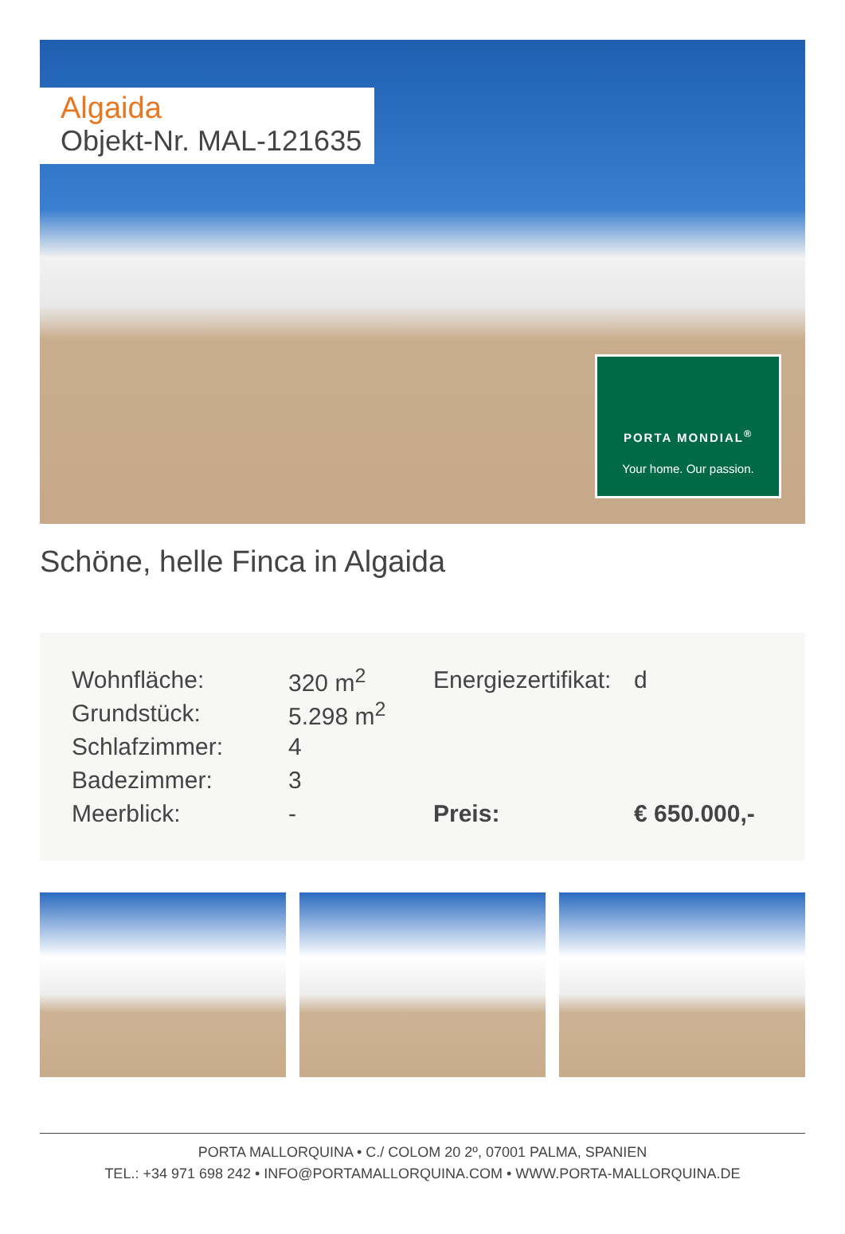Algaida
Objekt-Nr. MAL-121635
PORTA MONDIAL<sup>®</sup>
Your home. Our passion.
Schöne, helle Finca in Algaida
| Wohnfläche: | 320 m<sup>2</sup> | Energiezertifikat: | d |
| Grundstück: | 5.298 m<sup>2</sup> | | |
| Schlafzimmer: | 4 | | |
| Badezimmer: | 3 | | |
| Meerblick: | - | Preis: | € 650.000,- |
PORTA MALLORQUINA • C./ COLOM 20 2º, 07001 PALMA, SPANIEN
TEL.: +34 971 698 242 • INFO@PORTAMALLORQUINA.COM • WWW.PORTA-MALLORQUINA.DE